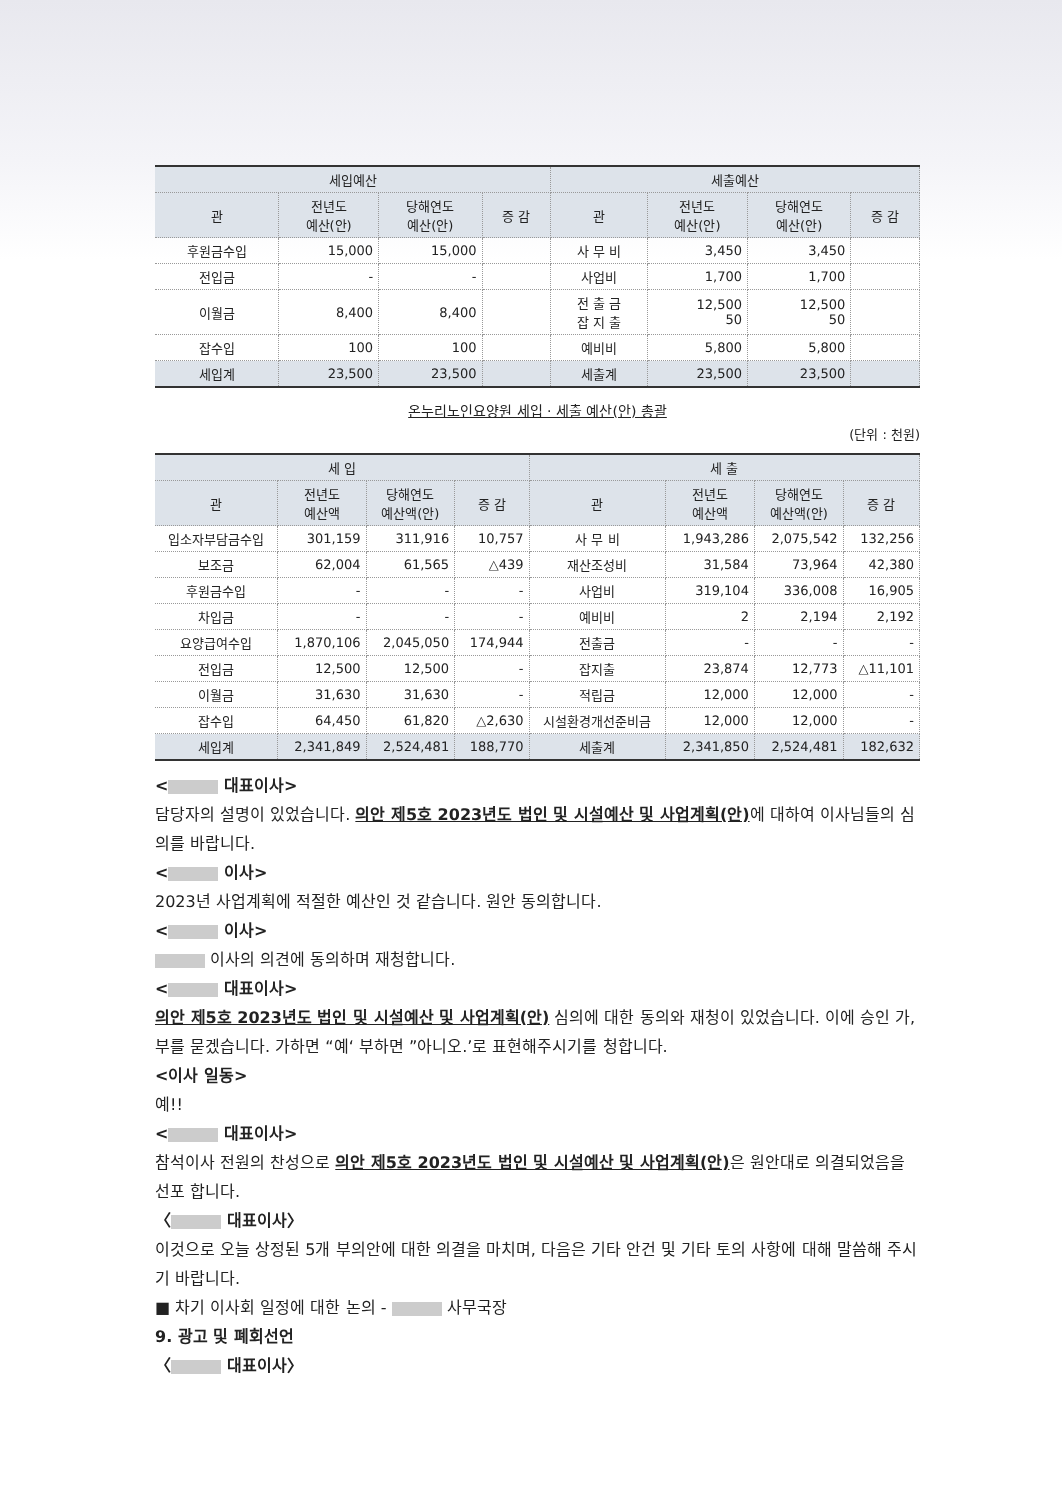| 세입예산 | | | | 세출예산 | | | |
| --- | --- | --- | --- | --- | --- | --- | --- |
| 관 | 전년도 예산(안) | 당해연도 예산(안) | 증 감 | 관 | 전년도 예산(안) | 당해연도 예산(안) | 증 감 |
| 후원금수입 | 15,000 | 15,000 | | 사 무 비 | 3,450 | 3,450 | |
| 전입금 | - | - | | 사업비 | 1,700 | 1,700 | |
| 이월금 | 8,400 | 8,400 | | 전 출 금 잡 지 출 | 12,500 50 | 12,500 50 | |
| 잡수입 | 100 | 100 | | 예비비 | 5,800 | 5,800 | |
| 세입계 | 23,500 | 23,500 | | 세출계 | 23,500 | 23,500 | |
온누리노인요양원 세입 · 세출 예산(안) 총괄
(단위 : 천원)
| 세 입 | | | | 세 출 | | | |
| --- | --- | --- | --- | --- | --- | --- | --- |
| 관 | 전년도 예산액 | 당해연도 예산액(안) | 증 감 | 관 | 전년도 예산액 | 당해연도 예산액(안) | 증 감 |
| 입소자부담금수입 | 301,159 | 311,916 | 10,757 | 사 무 비 | 1,943,286 | 2,075,542 | 132,256 |
| 보조금 | 62,004 | 61,565 | △439 | 재산조성비 | 31,584 | 73,964 | 42,380 |
| 후원금수입 | - | - | - | 사업비 | 319,104 | 336,008 | 16,905 |
| 차입금 | - | - | - | 예비비 | 2 | 2,194 | 2,192 |
| 요양급여수입 | 1,870,106 | 2,045,050 | 174,944 | 전출금 | - | - | - |
| 전입금 | 12,500 | 12,500 | - | 잡지출 | 23,874 | 12,773 | △11,101 |
| 이월금 | 31,630 | 31,630 | - | 적립금 | 12,000 | 12,000 | - |
| 잡수입 | 64,450 | 61,820 | △2,630 | 시설환경개선준비금 | 12,000 | 12,000 | - |
| 세입계 | 2,341,849 | 2,524,481 | 188,770 | 세출계 | 2,341,850 | 2,524,481 | 182,632 |
< 대표이사>
담당자의 설명이 있었습니다. 의안 제5호 2023년도 법인 및 시설예산 및 사업계획(안) 에 대하여 이사님들의 심의를 바랍니다.
< 이사>
2023년 사업계획에 적절한 예산인 것 같습니다. 원안 동의합니다.
< 이사>
이사의 의견에 동의하며 재청합니다.
< 대표이사>
의안 제5호 2023년도 법인 및 시설예산 및 사업계획(안) 심의에 대한 동의와 재청이 있었습니다. 이에 승인 가, 부를 묻겠습니다. 가하면 “예‘ 부하면 ”아니오.’로 표현해주시기를 청합니다.
<이사 일동>
예!!
< 대표이사>
참석이사 전원의 찬성으로 의안 제5호 2023년도 법인 및 시설예산 및 사업계획(안) 은 원안대로 의결되었음을 선포 합니다.
〈 대표이사〉
이것으로 오늘 상정된 5개 부의안에 대한 의결을 마치며, 다음은 기타 안건 및 기타 토의 사항에 대해 말씀해 주시기 바랍니다.
■ 차기 이사회 일정에 대한 논의 - 사무국장
9. 광고 및 폐회선언
〈 대표이사〉